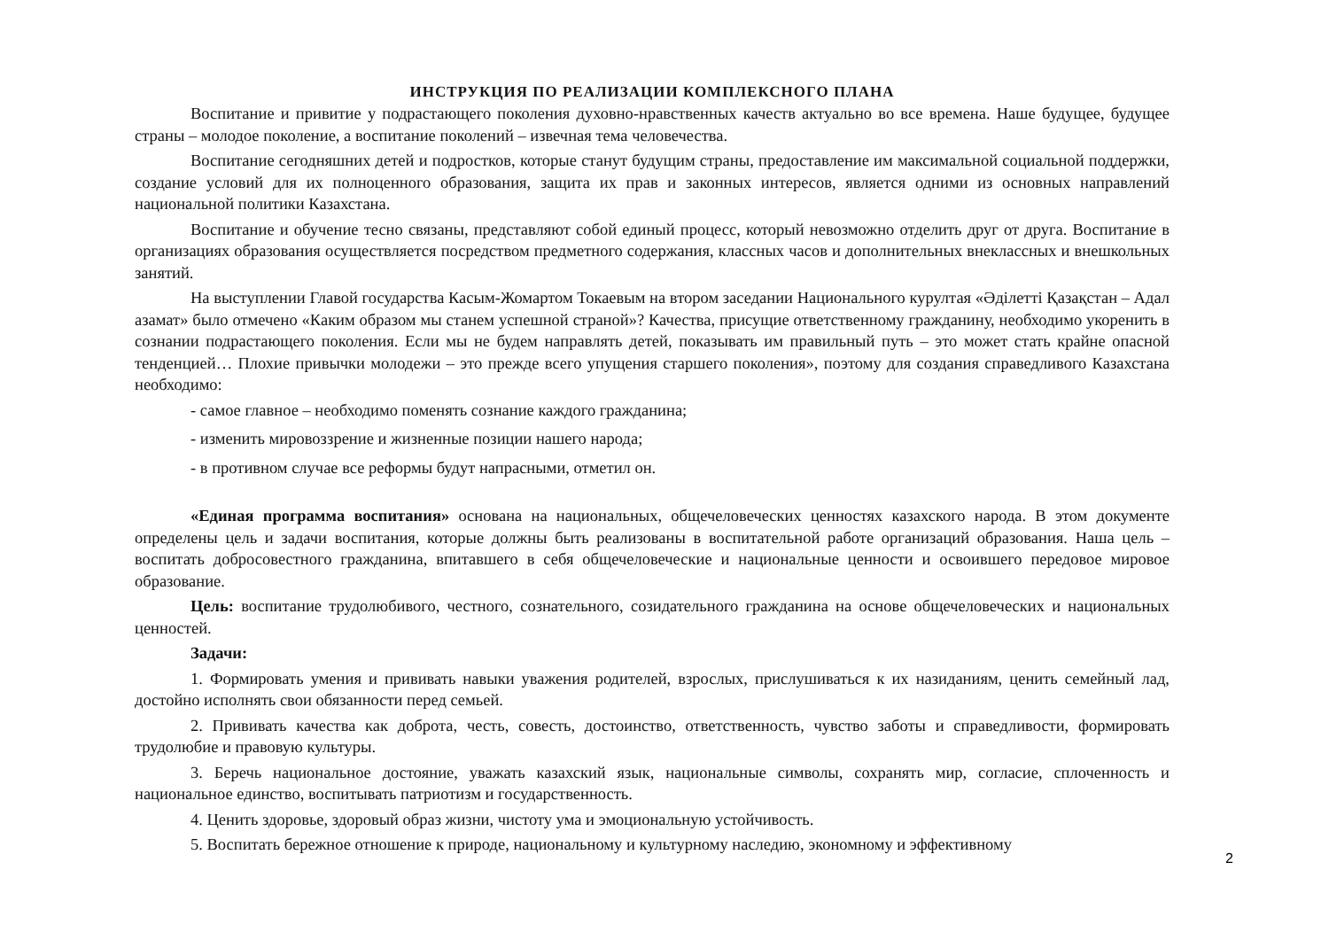ИНСТРУКЦИЯ ПО РЕАЛИЗАЦИИ КОМПЛЕКСНОГО ПЛАНА
Воспитание и привитие у подрастающего поколения духовно-нравственных качеств актуально во все времена. Наше будущее, будущее страны – молодое поколение, а воспитание поколений – извечная тема человечества.
Воспитание сегодняшних детей и подростков, которые станут будущим страны, предоставление им максимальной социальной поддержки, создание условий для их полноценного образования, защита их прав и законных интересов, является одними из основных направлений национальной политики Казахстана.
Воспитание и обучение тесно связаны, представляют собой единый процесс, который невозможно отделить друг от друга. Воспитание в организациях образования осуществляется посредством предметного содержания, классных часов и дополнительных внеклассных и внешкольных занятий.
На выступлении Главой государства Касым-Жомартом Токаевым на втором заседании Национального курултая «Әділетті Қазақстан – Адал азамат» было отмечено «Каким образом мы станем успешной страной»? Качества, присущие ответственному гражданину, необходимо укоренить в сознании подрастающего поколения. Если мы не будем направлять детей, показывать им правильный путь – это может стать крайне опасной тенденцией… Плохие привычки молодежи – это прежде всего упущения старшего поколения», поэтому для создания справедливого Казахстана необходимо:
- самое главное – необходимо поменять сознание каждого гражданина;
- изменить мировоззрение и жизненные позиции нашего народа;
- в противном случае все реформы будут напрасными, отметил он.
«Единая программа воспитания» основана на национальных, общечеловеческих ценностях казахского народа. В этом документе определены цель и задачи воспитания, которые должны быть реализованы в воспитательной работе организаций образования. Наша цель – воспитать добросовестного гражданина, впитавшего в себя общечеловеческие и национальные ценности и освоившего передовое мировое образование.
Цель: воспитание трудолюбивого, честного, сознательного, созидательного гражданина на основе общечеловеческих и национальных ценностей.
Задачи:
1. Формировать умения и прививать навыки уважения родителей, взрослых, прислушиваться к их назиданиям, ценить семейный лад, достойно исполнять свои обязанности перед семьей.
2. Прививать качества как доброта, честь, совесть, достоинство, ответственность, чувство заботы и справедливости, формировать трудолюбие и правовую культуры.
3. Беречь национальное достояние, уважать казахский язык, национальные символы, сохранять мир, согласие, сплоченность и национальное единство, воспитывать патриотизм и государственность.
4. Ценить здоровье, здоровый образ жизни, чистоту ума и эмоциональную устойчивость.
5. Воспитать бережное отношение к природе, национальному и культурному наследию, экономному и эффективному
2